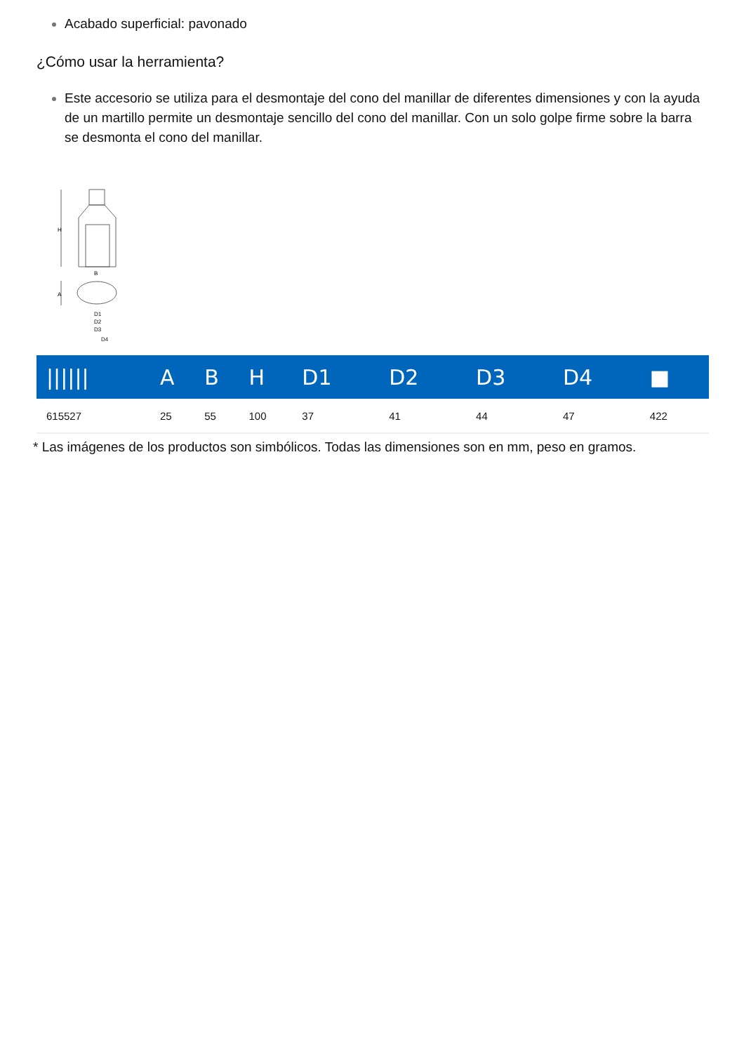Acabado superficial: pavonado
¿Cómo usar la herramienta?
Este accesorio se utiliza para el desmontaje del cono del manillar de diferentes dimensiones y con la ayuda de un martillo permite un desmontaje sencillo del cono del manillar. Con un solo golpe firme sobre la barra se desmonta el cono del manillar.
H
B
A
D1
D2
D3
D4
| ////// | A | B | H | D1 | D2 | D3 | D4 | ■ |
| --- | --- | --- | --- | --- | --- | --- | --- | --- |
| 615527 | 25 | 55 | 100 | 37 | 41 | 44 | 47 | 422 |
* Las imágenes de los productos son simbólicos. Todas las dimensiones son en mm, peso en gramos.